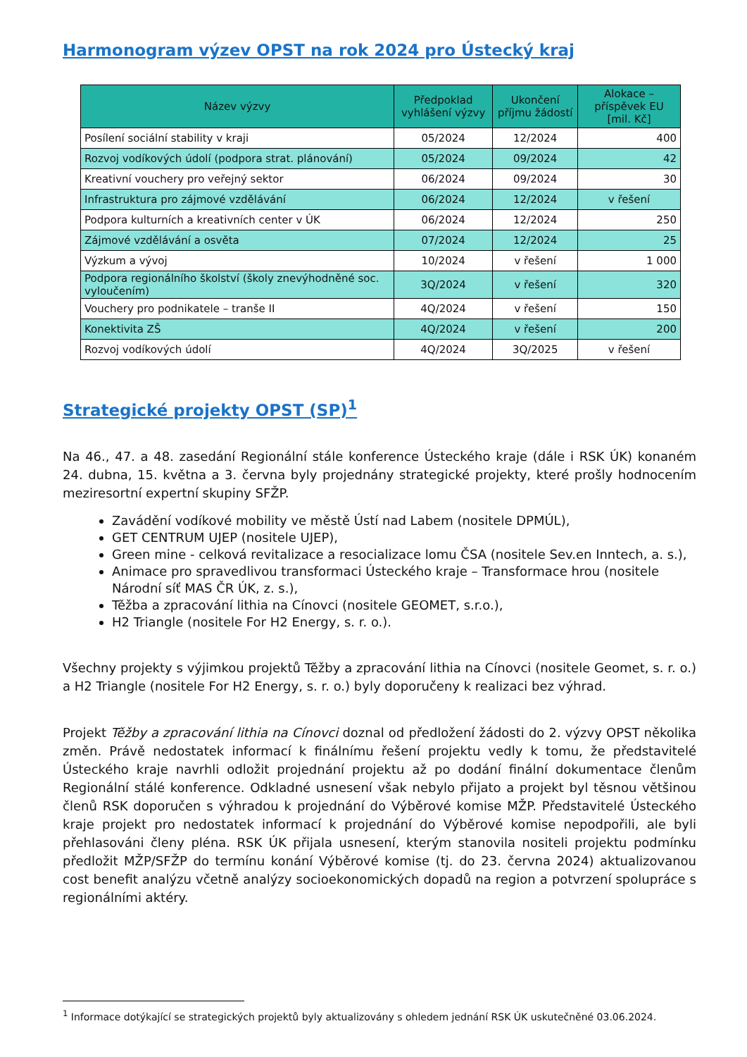Harmonogram výzev OPST na rok 2024 pro Ústecký kraj
| Název výzvy | Předpoklad vyhlášení výzvy | Ukončení příjmu žádostí | Alokace – příspěvek EU [mil. Kč] |
| --- | --- | --- | --- |
| Posílení sociální stability v kraji | 05/2024 | 12/2024 | 400 |
| Rozvoj vodíkových údolí (podpora strat. plánování) | 05/2024 | 09/2024 | 42 |
| Kreativní vouchery pro veřejný sektor | 06/2024 | 09/2024 | 30 |
| Infrastruktura pro zájmové vzdělávání | 06/2024 | 12/2024 | v řešení |
| Podpora kulturních a kreativních center v ÚK | 06/2024 | 12/2024 | 250 |
| Zájmové vzdělávání a osvěta | 07/2024 | 12/2024 | 25 |
| Výzkum a vývoj | 10/2024 | v řešení | 1 000 |
| Podpora regionálního školství (školy znevýhodněné soc. vyloučením) | 3Q/2024 | v řešení | 320 |
| Vouchery pro podnikatele – tranše II | 4Q/2024 | v řešení | 150 |
| Konektivita ZŠ | 4Q/2024 | v řešení | 200 |
| Rozvoj vodíkových údolí | 4Q/2024 | 3Q/2025 | v řešení |
Strategické projekty OPST (SP)<sup>1</sup>
Na 46., 47. a 48. zasedání Regionální stále konference Ústeckého kraje (dále i RSK ÚK) konaném 24. dubna, 15. května a 3. června byly projednány strategické projekty, které prošly hodnocením meziresortní expertní skupiny SFŽP.
Zavádění vodíkové mobility ve městě Ústí nad Labem (nositele DPMÚL),
GET CENTRUM UJEP (nositele UJEP),
Green mine - celková revitalizace a resocializace lomu ČSA (nositele Sev.en Inntech, a. s.),
Animace pro spravedlivou transformaci Ústeckého kraje – Transformace hrou (nositele Národní síť MAS ČR ÚK, z. s.),
Těžba a zpracování lithia na Cínovci (nositele GEOMET, s.r.o.),
H2 Triangle (nositele For H2 Energy, s. r. o.).
Všechny projekty s výjimkou projektů Těžby a zpracování lithia na Cínovci (nositele Geomet, s. r. o.) a H2 Triangle (nositele For H2 Energy, s. r. o.) byly doporučeny k realizaci bez výhrad.
Projekt Těžby a zpracování lithia na Cínovci doznal od předložení žádosti do 2. výzvy OPST několika změn. Právě nedostatek informací k finálnímu řešení projektu vedly k tomu, že představitelé Ústeckého kraje navrhli odložit projednání projektu až po dodání finální dokumentace členům Regionální stálé konference. Odkladné usnesení však nebylo přijato a projekt byl těsnou většinou členů RSK doporučen s výhradou k projednání do Výběrové komise MŽP. Představitelé Ústeckého kraje projekt pro nedostatek informací k projednání do Výběrové komise nepodpořili, ale byli přehlasováni členy pléna. RSK ÚK přijala usnesení, kterým stanovila nositeli projektu podmínku předložit MŽP/SFŽP do termínu konání Výběrové komise (tj. do 23. června 2024) aktualizovanou cost benefit analýzu včetně analýzy socioekonomických dopadů na region a potvrzení spolupráce s regionálními aktéry.
<sup>1</sup> Informace dotýkající se strategických projektů byly aktualizovány s ohledem jednání RSK ÚK uskutečněné 03.06.2024.